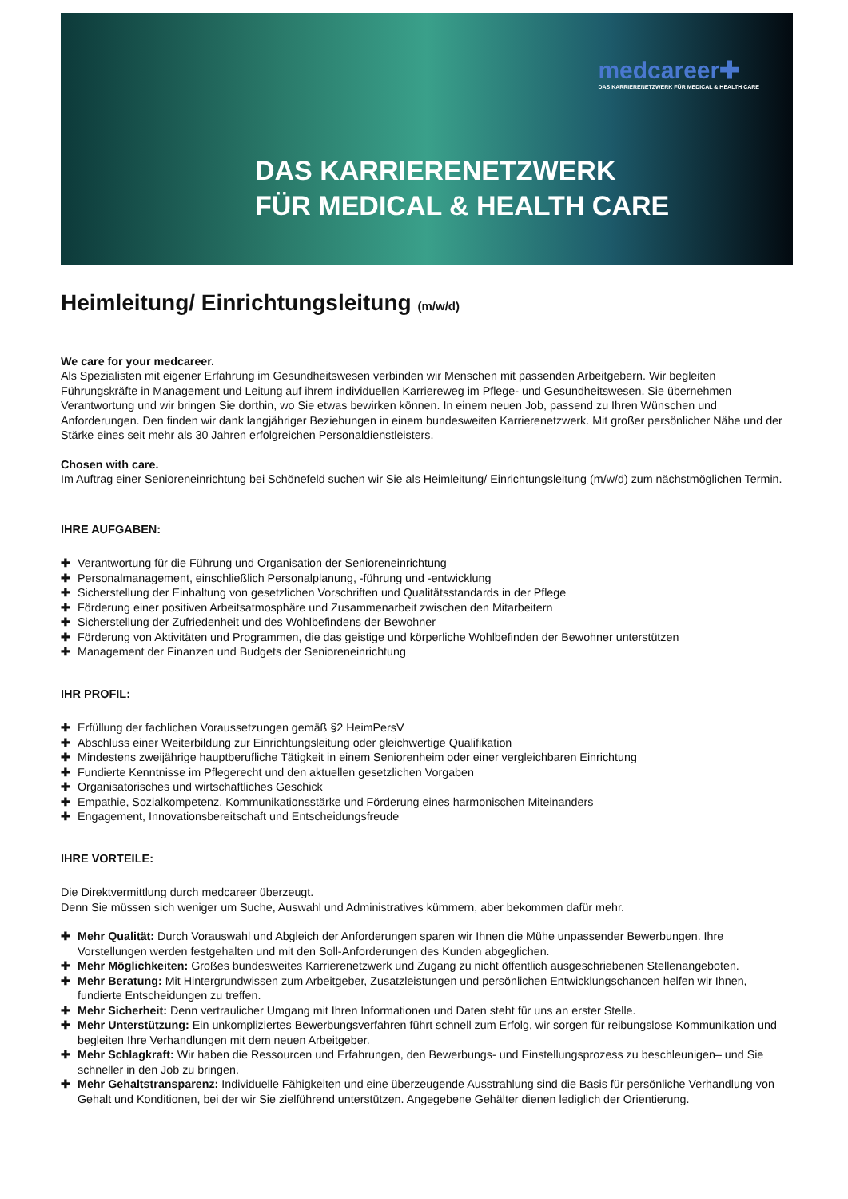medcareer✚
DAS KARRIERENETZWERK FÜR MEDICAL & HEALTH CARE
DAS KARRIERENETZWERK
FÜR MEDICAL & HEALTH CARE
Heimleitung/ Einrichtungsleitung (m/w/d)
We care for your medcareer.
Als Spezialisten mit eigener Erfahrung im Gesundheitswesen verbinden wir Menschen mit passenden Arbeitgebern. Wir begleiten Führungskräfte in Management und Leitung auf ihrem individuellen Karriereweg im Pflege- und Gesundheitswesen. Sie übernehmen Verantwortung und wir bringen Sie dorthin, wo Sie etwas bewirken können. In einem neuen Job, passend zu Ihren Wünschen und Anforderungen. Den finden wir dank langjähriger Beziehungen in einem bundesweiten Karrierenetzwerk. Mit großer persönlicher Nähe und der Stärke eines seit mehr als 30 Jahren erfolgreichen Personaldienstleisters.
Chosen with care.
Im Auftrag einer Senioreneinrichtung bei Schönefeld suchen wir Sie als Heimleitung/ Einrichtungsleitung (m/w/d) zum nächstmöglichen Termin.
IHRE AUFGABEN:
✚ Verantwortung für die Führung und Organisation der Senioreneinrichtung
✚ Personalmanagement, einschließlich Personalplanung, -führung und -entwicklung
✚ Sicherstellung der Einhaltung von gesetzlichen Vorschriften und Qualitätsstandards in der Pflege
✚ Förderung einer positiven Arbeitsatmosphäre und Zusammenarbeit zwischen den Mitarbeitern
✚ Sicherstellung der Zufriedenheit und des Wohlbefindens der Bewohner
✚ Förderung von Aktivitäten und Programmen, die das geistige und körperliche Wohlbefinden der Bewohner unterstützen
✚ Management der Finanzen und Budgets der Senioreneinrichtung
IHR PROFIL:
✚ Erfüllung der fachlichen Voraussetzungen gemäß §2 HeimPersV
✚ Abschluss einer Weiterbildung zur Einrichtungsleitung oder gleichwertige Qualifikation
✚ Mindestens zweijährige hauptberufliche Tätigkeit in einem Seniorenheim oder einer vergleichbaren Einrichtung
✚ Fundierte Kenntnisse im Pflegerecht und den aktuellen gesetzlichen Vorgaben
✚ Organisatorisches und wirtschaftliches Geschick
✚ Empathie, Sozialkompetenz, Kommunikationsstärke und Förderung eines harmonischen Miteinanders
✚ Engagement, Innovationsbereitschaft und Entscheidungsfreude
IHRE VORTEILE:
Die Direktvermittlung durch medcareer überzeugt.
Denn Sie müssen sich weniger um Suche, Auswahl und Administratives kümmern, aber bekommen dafür mehr.
✚ Mehr Qualität: Durch Vorauswahl und Abgleich der Anforderungen sparen wir Ihnen die Mühe unpassender Bewerbungen. Ihre Vorstellungen werden festgehalten und mit den Soll-Anforderungen des Kunden abgeglichen.
✚ Mehr Möglichkeiten: Großes bundesweites Karrierenetzwerk und Zugang zu nicht öffentlich ausgeschriebenen Stellenangeboten.
✚ Mehr Beratung: Mit Hintergrundwissen zum Arbeitgeber, Zusatzleistungen und persönlichen Entwicklungschancen helfen wir Ihnen, fundierte Entscheidungen zu treffen.
✚ Mehr Sicherheit: Denn vertraulicher Umgang mit Ihren Informationen und Daten steht für uns an erster Stelle.
✚ Mehr Unterstützung: Ein unkompliziertes Bewerbungsverfahren führt schnell zum Erfolg, wir sorgen für reibungslose Kommunikation und begleiten Ihre Verhandlungen mit dem neuen Arbeitgeber.
✚ Mehr Schlagkraft: Wir haben die Ressourcen und Erfahrungen, den Bewerbungs- und Einstellungsprozess zu beschleunigen– und Sie schneller in den Job zu bringen.
✚ Mehr Gehaltstransparenz: Individuelle Fähigkeiten und eine überzeugende Ausstrahlung sind die Basis für persönliche Verhandlung von Gehalt und Konditionen, bei der wir Sie zielführend unterstützen. Angegebene Gehälter dienen lediglich der Orientierung.